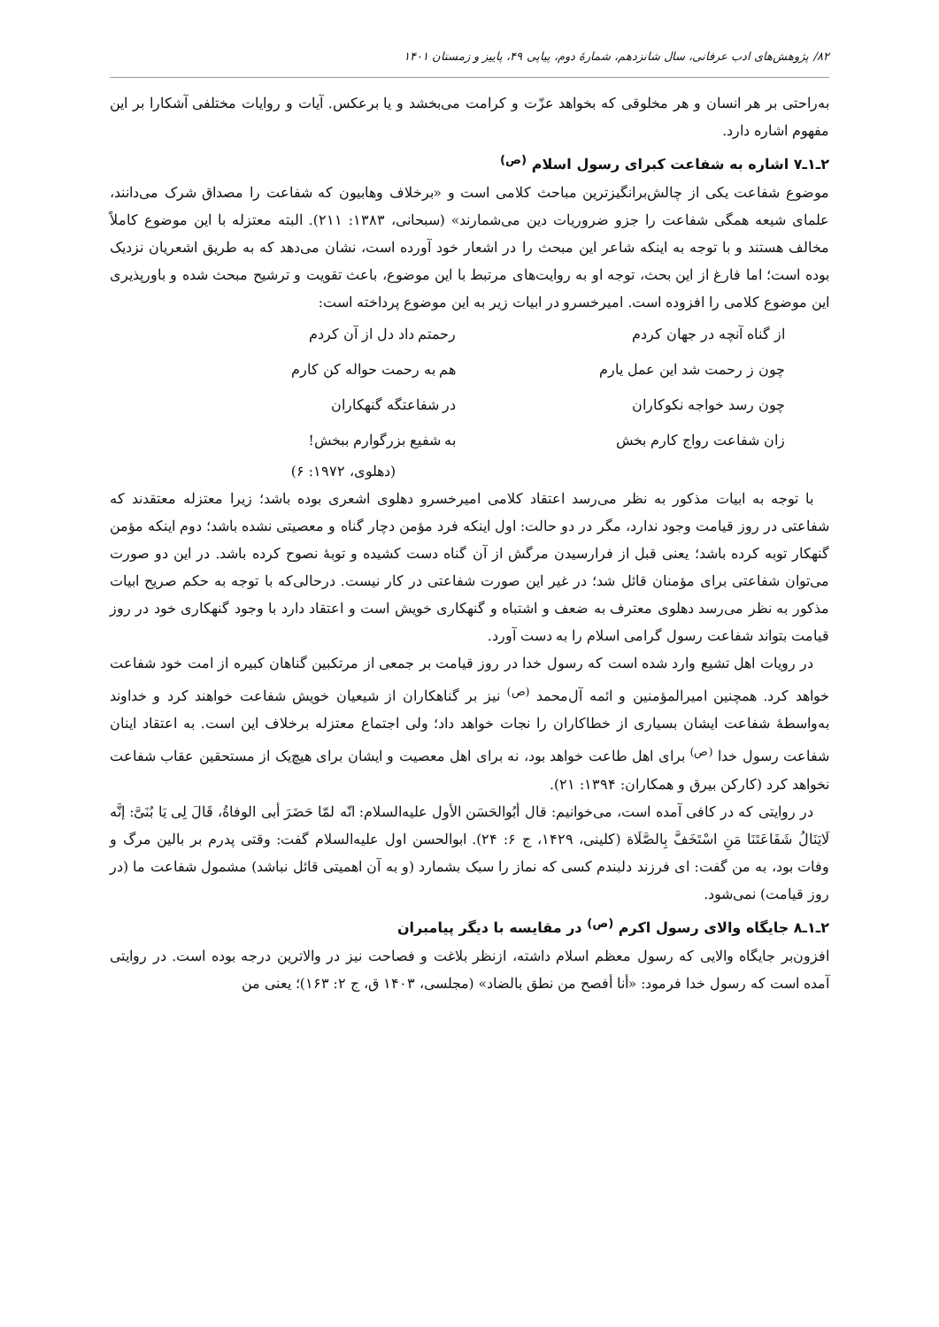۸۲/ پژوهش‌های ادب عرفانی، سال شانزدهم، شمارهٔ دوم، پیاپی ۴۹، پاییز و زمستان ۱۴۰۱
به‌راحتی بر هر انسان و هر مخلوقی که بخواهد عزّت و کرامت می‌بخشد و یا برعکس. آیات و روایات مختلفی آشکارا بر این مفهوم اشاره دارد.
۲ـ۱ـ۷ اشاره به شفاعت کبرای رسول اسلام <sup>(ص)</sup>
موضوع شفاعت یکی از چالش‌برانگیزترین مباحث کلامی است و «برخلاف وهابیون که شفاعت را مصداق شرک می‌دانند، علمای شیعه همگی شفاعت را جزو ضروریات دین می‌شمارند» (سبحانی، ۱۳۸۳: ۲۱۱). البته معتزله با این موضوع کاملاً مخالف هستند و با توجه به اینکه شاعر این مبحث را در اشعار خود آورده است، نشان می‌دهد که به طریق اشعریان نزدیک بوده است؛ اما فارغ از این بحث، توجه او به روایت‌های مرتبط با این موضوع، باعث تقویت و ترشیح مبحث شده و باورپذیری این موضوع کلامی را افزوده است. امیرخسرو در ابیات زیر به این موضوع پرداخته است:
از گناه آنچه در جهان کردم
رحمتم داد دل از آن کردم
چون ز رحمت شد این عمل یارم
هم به رحمت حواله کن کارم
چون رسد خواجه نکوکاران
در شفاعتگه گنهکاران
زان شفاعت رواج کارم بخش
به شفیع بزرگوارم ببخش!
(دهلوی، ۱۹۷۲: ۶)
با توجه به ابیات مذکور به نظر می‌رسد اعتقاد کلامی امیرخسرو دهلوی اشعری بوده باشد؛ زیرا معتزله معتقدند که شفاعتی در روز قیامت وجود ندارد، مگر در دو حالت: اول اینکه فرد مؤمن دچار گناه و معصیتی نشده باشد؛ دوم اینکه مؤمن گنهکار توبه کرده باشد؛ یعنی قبل از فرارسیدن مرگش از آن گناه دست کشیده و توبهٔ نصوح کرده باشد. در این دو صورت می‌توان شفاعتی برای مؤمنان قائل شد؛ در غیر این صورت شفاعتی در کار نیست. درحالی‌که با توجه به حکم صریح ابیات مذکور به نظر می‌رسد دهلوی معترف به ضعف و اشتباه و گنهکاری خویش است و اعتقاد دارد با وجود گنهکاری خود در روز قیامت بتواند شفاعت رسول گرامی اسلام را به دست آورد.
در رویات اهل تشیع وارد شده است که رسول خدا در روز قیامت بر جمعی از مرتکبین گناهان کبیره از امت خود شفاعت خواهد کرد. همچنین امیرالمؤمنین و ائمه آل‌محمد <sup>(ص)</sup> نیز بر گناهکاران از شیعیان خویش شفاعت خواهند کرد و خداوند به‌واسطهٔ شفاعت ایشان بسیاری از خطاکاران را نجات خواهد داد؛ ولی اجتماع معتزله برخلاف این است. به اعتقاد اینان شفاعت رسول خدا <sup>(ص)</sup> برای اهل طاعت خواهد بود، نه برای اهل معصیت و ایشان برای هیچ‌یک از مستحقین عقاب شفاعت نخواهد کرد (کارکن بیرق و همکاران: ۱۳۹۴: ۲۱).
در روایتی که در کافی آمده است، می‌خوانیم: قال أبُوالحَسَن الأول علیه‌السلام: انّه لمّا حَضَرَ أبی الوفاةُ، قَالَ لِی یَا بُنَیَّ: إنَّه لَایَنَالُ شَفَاعَتَنَا مَنِ اسْتَخَفَّ بِالصَّلَاة (کلینی، ۱۴۲۹، ج ۶: ۲۴). ابوالحسن اول علیه‌السلام گفت: وقتی پدرم بر بالین مرگ و وفات بود، به من گفت: ای فرزند دلبندم کسی که نماز را سبک بشمارد (و به آن اهمیتی قائل نباشد) مشمول شفاعت ما (در روز قیامت) نمی‌شود.
۲ـ۱ـ۸ جایگاه والای رسول اکرم <sup>(ص)</sup> در مقایسه با دیگر پیامبران
افزون‌بر جایگاه والایی که رسول معظم اسلام داشته، ازنظر بلاغت و فصاحت نیز در والاترین درجه بوده است. در روایتی آمده است که رسول خدا فرمود: «أنا أفصح من نطق بالضاد» (مجلسی، ۱۴۰۳ ق، ج ۲: ۱۶۳)؛ یعنی من